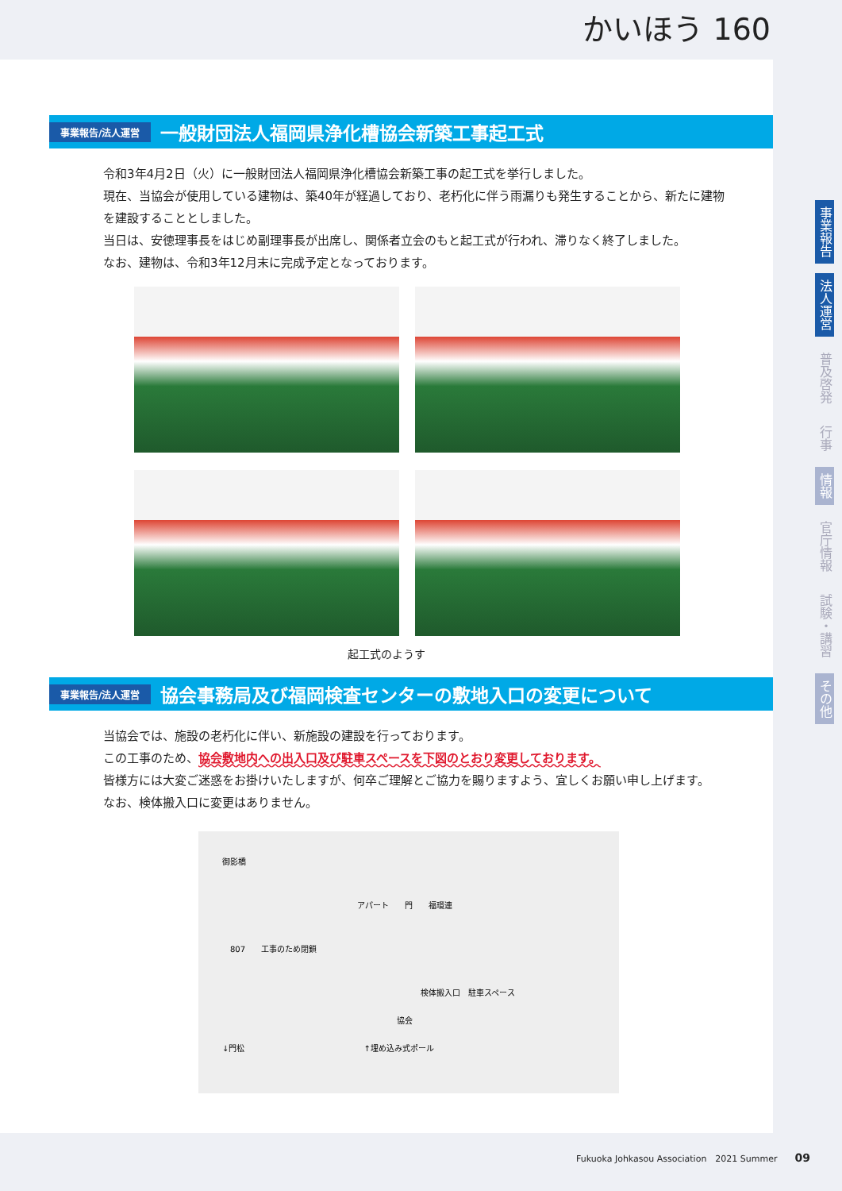かいほう 160
事業報告/法人運営 一般財団法人福岡県浄化槽協会新築工事起工式
令和3年4月2日（火）に一般財団法人福岡県浄化槽協会新築工事の起工式を挙行しました。
現在、当協会が使用している建物は、築40年が経過しており、老朽化に伴う雨漏りも発生することから、新たに建物を建設することとしました。
当日は、安徳理事長をはじめ副理事長が出席し、関係者立会のもと起工式が行われ、滞りなく終了しました。
なお、建物は、令和3年12月末に完成予定となっております。
起工式のようす
事業報告/法人運営 協会事務局及び福岡検査センターの敷地入口の変更について
当協会では、施設の老朽化に伴い、新施設の建設を行っております。
この工事のため、協会敷地内への出入口及び駐車スペースを下図のとおり変更しております。
皆様方には大変ご迷惑をお掛けいたしますが、何卒ご理解とご協力を賜りますよう、宜しくお願い申し上げます。
なお、検体搬入口に変更はありません。
御影橋
アパート　　門　　福環連
807　　工事のため閉鎖
検体搬入口　駐車スペース
協会
↓門松　　　　　　　　　　　　　　　↑埋め込み式ポール
事業報告
法人運営
普及啓発
行事
情報
官庁情報
試験・講習
その他
Fukuoka Johkasou Association　2021 Summer　　09